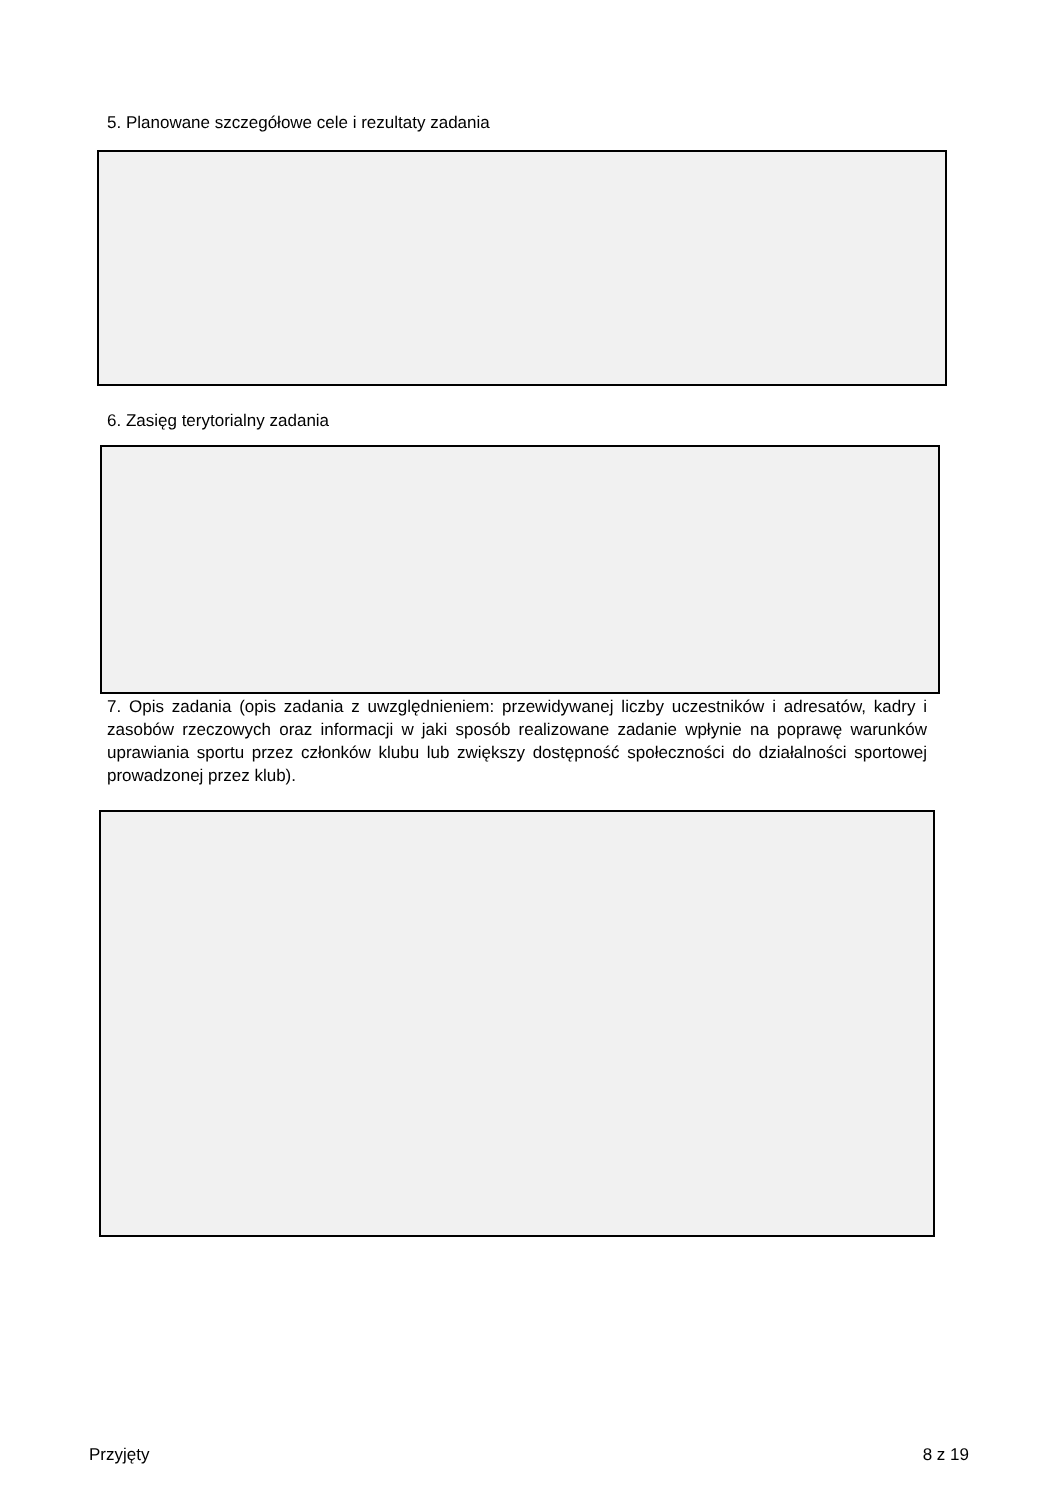5. Planowane szczegółowe cele i rezultaty zadania
6. Zasięg terytorialny zadania
7. Opis zadania (opis zadania z uwzględnieniem: przewidywanej liczby uczestników i adresatów, kadry i zasobów rzeczowych oraz informacji w jaki sposób realizowane zadanie wpłynie na poprawę warunków uprawiania sportu przez członków klubu lub zwiększy dostępność społeczności do działalności sportowej prowadzonej przez klub).
Przyjęty 8 z 19